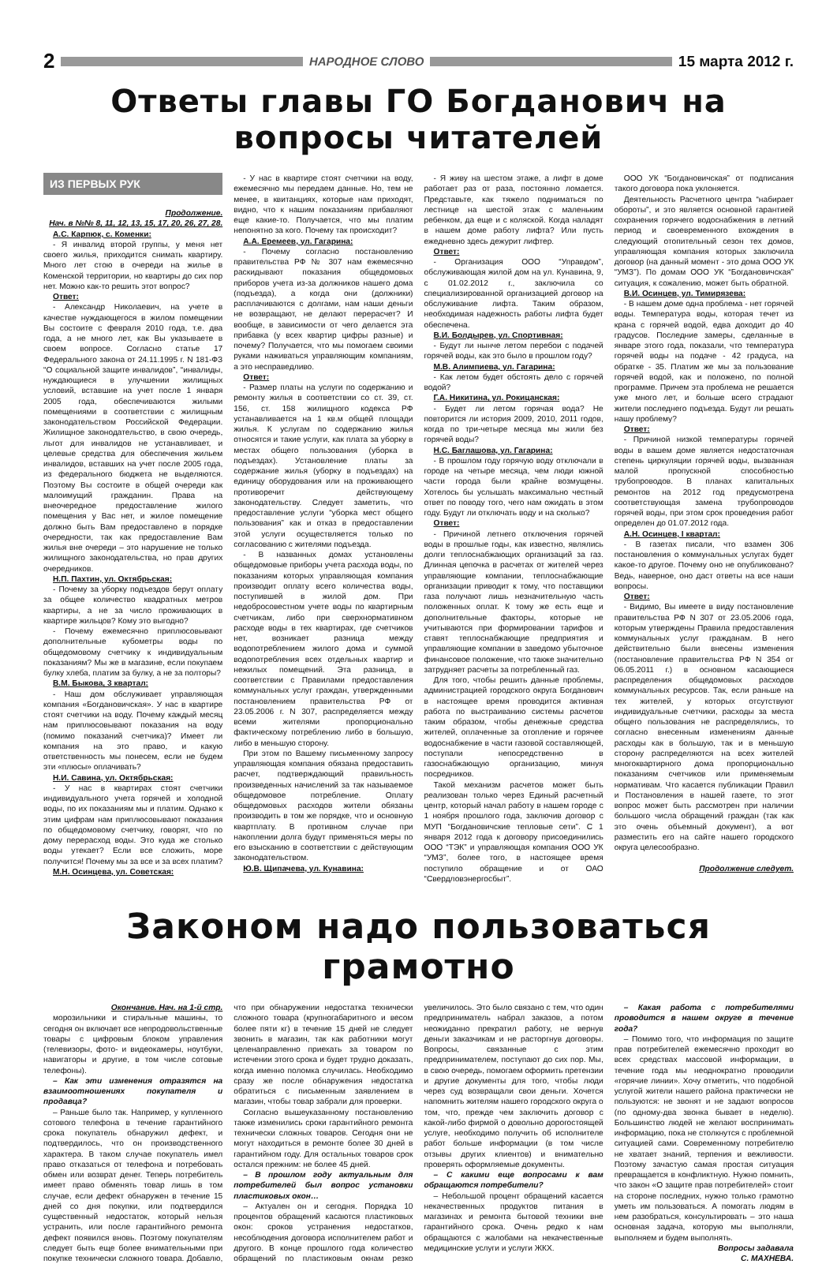2 НАРОДНОЕ СЛОВО 15 марта 2012 г.
Ответы главы ГО Богданович на вопросы читателей
ИЗ ПЕРВЫХ РУК
Продолжение.
Нач. в №№ 8, 11, 12, 13, 15, 17, 20, 26, 27, 28.
А.С. Карпюк, с. Коменки:
- Я инвалид второй группы, у меня нет своего жилья, приходится снимать квартиру. Много лет стою в очереди на жилье в Коменской территории, но квартиры до сих пор нет. Можно как-то решить этот вопрос?
Ответ:
- Александр Николаевич, на учете в качестве нуждающегося в жилом помещении Вы состоите с февраля 2010 года, т.е. два года, а не много лет, как Вы указываете в своем вопросе. Согласно статье 17 Федерального закона от 24.11.1995 г. N 181-ФЗ “О социальной защите инвалидов”, “инвалиды, нуждающиеся в улучшении жилищных условий, вставшие на учет после 1 января 2005 года, обеспечиваются жилыми помещениями в соответствии с жилищным законодательством Российской Федерации. Жилищное законодательство, в свою очередь, льгот для инвалидов не устанавливает, и целевые средства для обеспечения жильем инвалидов, вставших на учет после 2005 года, из федерального бюджета не выделяются. Поэтому Вы состоите в общей очереди как малоимущий гражданин. Права на внеочередное предоставление жилого помещения у Вас нет, и жилое помещение должно быть Вам предоставлено в порядке очередности, так как предоставление Вам жилья вне очереди – это нарушение не только жилищного законодательства, но прав других очередников.
Н.П. Пахтин, ул. Октябрьская:
- Почему за уборку подъездов берут оплату за общее количество квадратных метров квартиры, а не за число проживающих в квартире жильцов? Кому это выгодно?
- Почему ежемесячно приплюсовывают дополнительные кубометры воды по общедомовому счетчику к индивидуальным показаниям? Мы же в магазине, если покупаем булку хлеба, платим за булку, а не за полторы?
В.М. Быкова, 3 квартал:
- Наш дом обслуживает управляющая компания «Богдановичская». У нас в квартире стоят счетчики на воду. Почему каждый месяц нам приплюсовывают показания на воду (помимо показаний счетчика)? Имеет ли компания на это право, и какую ответственность мы понесем, если не будем эти «плюсы» оплачивать?
Н.И. Савина, ул. Октябрьская:
- У нас в квартирах стоят счетчики индивидуального учета горячей и холодной воды, по их показаниям мы и платим. Однако к этим цифрам нам приплюсовывают показания по общедомовому счетчику, говорят, что по дому перерасход воды. Это куда же столько воды утекает? Если все сложить, море получится! Почему мы за все и за всех платим?
М.Н. Осинцева, ул. Советская:
- У нас в квартире стоят счетчики на воду, ежемесячно мы передаем данные. Но, тем не менее, в квитанциях, которые нам приходят, видно, что к нашим показаниям прибавляют еще какие-то. Получается, что мы платим непонятно за кого. Почему так происходит?
А.А. Еремеев, ул. Гагарина:
- Почему согласно постановлению правительства РФ № 307 нам ежемесячно раскидывают показания общедомовых приборов учета из-за должников нашего дома (подъезда), а когда они (должники) расплачиваются с долгами, нам наши деньги не возвращают, не делают перерасчет? И вообще, в зависимости от чего делается эта прибавка (у всех квартир цифры разные) и почему? Получается, что мы помогаем своими руками наживаться управляющим компаниям, а это несправедливо.
Ответ:
- Размер платы на услуги по содержанию и ремонту жилья в соответствии со ст. 39, ст. 156, ст. 158 жилищного кодекса РФ устанавливается на 1 кв.м общей площади жилья. К услугам по содержанию жилья относятся и такие услуги, как плата за уборку в местах общего пользования (уборка в подъездах). Установление платы за содержание жилья (уборку в подъездах) на единицу оборудования или на проживающего противоречит действующему законодательству. Следует заметить, что предоставление услуги “уборка мест общего пользования” как и отказ в предоставлении этой услуги осуществляется только по согласованию с жителями подъезда.
- В названных домах установлены общедомовые приборы учета расхода воды, по показаниям которых управляющая компания производит оплату всего количества воды, поступившей в жилой дом. При недобросовестном учете воды по квартирным счетчикам, либо при сверхнормативном расходе воды в тех квартирах, где счетчиков нет, возникает разница между водопотреблением жилого дома и суммой водопотребления всех отдельных квартир и нежилых помещений. Эта разница, в соответствии с Правилами предоставления коммунальных услуг граждан, утвержденными постановлением правительства РФ от 23.05.2006 г. N 307, распределяется между всеми жителями пропорционально фактическому потреблению либо в большую, либо в меньшую сторону.
При этом по Вашему письменному запросу управляющая компания обязана предоставить расчет, подтверждающий правильность произведенных начислений за так называемое общедомовое потребление. Оплату общедомовых расходов жители обязаны производить в том же порядке, что и основную квартплату. В противном случае при накоплении долга будут применяться меры по его взысканию в соответствии с действующим законодательством.
Ю.В. Щипачева, ул. Кунавина:
- Я живу на шестом этаже, а лифт в доме работает раз от раза, постоянно ломается. Представьте, как тяжело подниматься по лестнице на шестой этаж с маленьким ребенком, да еще и с коляской. Когда наладят в нашем доме работу лифта? Или пусть ежедневно здесь дежурит лифтер.
Ответ:
- Организация ООО “Управдом”, обслуживающая жилой дом на ул. Кунавина, 9, с 01.02.2012 г., заключила со специализированной организацией договор на обслуживание лифта. Таким образом, необходимая надежность работы лифта будет обеспечена.
В.И. Болдырев, ул. Спортивная:
- Будут ли нынче летом перебои с подачей горячей воды, как это было в прошлом году?
М.В. Алимпиева, ул. Гагарина:
- Как летом будет обстоять дело с горячей водой?
Г.А. Никитина, ул. Рокицанская:
- Будет ли летом горячая вода? Не повторится ли история 2009, 2010, 2011 годов, когда по три-четыре месяца мы жили без горячей воды?
Н.С. Баглашова, ул. Гагарина:
- В прошлом году горячую воду отключали в городе на четыре месяца, чем люди южной части города были крайне возмущены. Хотелось бы услышать максимально честный ответ по поводу того, чего нам ожидать в этом году. Будут ли отключать воду и на сколько?
Ответ:
- Причиной летнего отключения горячей воды в прошлые годы, как известно, являлись долги теплоснабжающих организаций за газ. Длинная цепочка в расчетах от жителей через управляющие компании, теплоснабжающие организации приводит к тому, что поставщики газа получают лишь незначительную часть положенных оплат. К тому же есть еще и дополнительные факторы, которые не учитываются при формировании тарифов и ставят теплоснабжающие предприятия и управляющие компании в заведомо убыточное финансовое положение, что также значительно затрудняет расчеты за потребленный газ.
Для того, чтобы решить данные проблемы, администрацией городского округа Богданович в настоящее время проводится активная работа по выстраиванию системы расчетов таким образом, чтобы денежные средства жителей, оплаченные за отопление и горячее водоснабжение в части газовой составляющей, поступали непосредственно в газоснабжающую организацию, минуя посредников.
Такой механизм расчетов может быть реализован только через Единый расчетный центр, который начал работу в нашем городе с 1 ноября прошлого года, заключив договор с МУП “Богдановичские тепловые сети”. С 1 января 2012 года к договору присоединились ООО “ТЭК” и управляющая компания ООО УК “УМЗ”, более того, в настоящее время поступило обращение и от ОАО “Свердловэнергосбыт”.
ООО УК “Богдановичская” от подписания такого договора пока уклоняется.
Деятельность Расчетного центра “набирает обороты”, и это является основной гарантией сохранения горячего водоснабжения в летний период и своевременного вхождения в следующий отопительный сезон тех домов, управляющая компания которых заключила договор (на данный момент - это дома ООО УК “УМЗ”). По домам ООО УК “Богдановичская” ситуация, к сожалению, может быть обратной.
В.И. Осинцев, ул. Тимирязева:
- В нашем доме одна проблема - нет горячей воды. Температура воды, которая течет из крана с горячей водой, едва доходит до 40 градусов. Последние замеры, сделанные в январе этого года, показали, что температура горячей воды на подаче - 42 градуса, на обратке - 35. Платим же мы за пользование горячей водой, как и положено, по полной программе. Причем эта проблема не решается уже много лет, и больше всего страдают жители последнего подъезда. Будут ли решать нашу проблему?
Ответ:
- Причиной низкой температуры горячей воды в вашем доме является недостаточная степень циркуляции горячей воды, вызванная малой пропускной способностью трубопроводов. В планах капитальных ремонтов на 2012 год предусмотрена соответствующая замена трубопроводов горячей воды, при этом срок проведения работ определен до 01.07.2012 года.
А.Н. Осинцев, I квартал:
- В газетах писали, что взамен 306 постановления о коммунальных услугах будет какое-то другое. Почему оно не опубликовано? Ведь, наверное, оно даст ответы на все наши вопросы.
Ответ:
- Видимо, Вы имеете в виду постановление правительства РФ N 307 от 23.05.2006 года, которым утверждены Правила предоставления коммунальных услуг гражданам. В него действительно были внесены изменения (постановление правительства РФ N 354 от 06.05.2011 г.) в основном касающиеся распределения общедомовых расходов коммунальных ресурсов. Так, если раньше на тех жителей, у которых отсутствуют индивидуальные счетчики, расходы за места общего пользования не распределялись, то согласно внесенным изменениям данные расходы как в большую, так и в меньшую сторону распределяются на всех жителей многоквартирного дома пропорционально показаниям счетчиков или применяемым нормативам. Что касается публикации Правил и Постановления в нашей газете, то этот вопрос может быть рассмотрен при наличии большого числа обращений граждан (так как это очень объемный документ), а вот разместить его на сайте нашего городского округа целесообразно.
Продолжение следует.
Законом надо пользоваться грамотно
Окончание. Нач. на 1-й стр.
морозильники и стиральные машины, то сегодня он включает все непродовольственные товары с цифровым блоком управления (телевизоры, фото- и видеокамеры, ноутбуки, навигаторы и другие, в том числе сотовые телефоны).
– Как эти изменения отразятся на взаимоотношениях покупателя и продавца?
– Раньше было так. Например, у купленного сотового телефона в течение гарантийного срока покупатель обнаружил дефект, и подтвердилось, что он производственного характера. В таком случае покупатель имел право отказаться от телефона и потребовать обмен или возврат денег. Теперь потребитель имеет право обменять товар лишь в том случае, если дефект обнаружен в течение 15 дней со дня покупки, или подтвердился существенный недостаток, который нельзя устранить, или после гарантийного ремонта дефект появился вновь. Поэтому покупателям следует быть еще более внимательными при покупке технически сложного товара. Добавлю, что при обнаружении недостатка технически сложного товара (крупногабаритного и весом более пяти кг) в течение 15 дней не следует звонить в магазин, так как работники могут целенаправленно приехать за товаром по истечении этого срока и будет трудно доказать, когда именно поломка случилась. Необходимо сразу же после обнаружения недостатка обратиться с письменным заявлением в магазин, чтобы товар забрали для проверки.
Согласно вышеуказанному постановлению также изменились сроки гарантийного ремонта технически сложных товаров. Сегодня они не могут находиться в ремонте более 30 дней в гарантийном году. Для остальных товаров срок остался прежним: не более 45 дней.
– В прошлом году актуальным для потребителей был вопрос установки пластиковых окон…
– Актуален он и сегодня. Порядка 10 процентов обращений касаются пластиковых окон: сроков устранения недостатков, несоблюдения договора исполнителем работ и другого. В конце прошлого года количество обращений по пластиковым окнам резко увеличилось. Это было связано с тем, что один предприниматель набрал заказов, а потом неожиданно прекратил работу, не вернув деньги заказчикам и не расторгнув договоры. Вопросы, связанные с этим предпринимателем, поступают до сих пор. Мы, в свою очередь, помогаем оформить претензии и другие документы для того, чтобы люди через суд возвращали свои деньги. Хочется напомнить жителям нашего городского округа о том, что, прежде чем заключить договор с какой-либо фирмой о довольно дорогостоящей услуге, необходимо получить об исполнителе работ больше информации (в том числе отзывы других клиентов) и внимательно проверять оформляемые документы.
– С какими еще вопросами к вам обращаются потребители?
– Небольшой процент обращений касается некачественных продуктов питания в магазинах и ремонта бытовой техники вне гарантийного срока. Очень редко к нам обращаются с жалобами на некачественные медицинские услуги и услуги ЖКХ.
– Какая работа с потребителями проводится в нашем округе в течение года?
– Помимо того, что информация по защите прав потребителей ежемесячно проходит во всех средствах массовой информации, в течение года мы неоднократно проводили «горячие линии». Хочу отметить, что подобной услугой жители нашего района практически не пользуются: не звонят и не задают вопросов (по одному-два звонка бывает в неделю). Большинство людей не желают воспринимать информацию, пока не столкнутся с проблемной ситуацией сами. Современному потребителю не хватает знаний, терпения и вежливости. Поэтому зачастую самая простая ситуация превращается в конфликтную. Нужно помнить, что закон «О защите прав потребителей» стоит на стороне последних, нужно только грамотно уметь им пользоваться. А помогать людям в нем разобраться, консультировать – это наша основная задача, которую мы выполняли, выполняем и будем выполнять.
Вопросы задавала
С. МАХНЕВА.